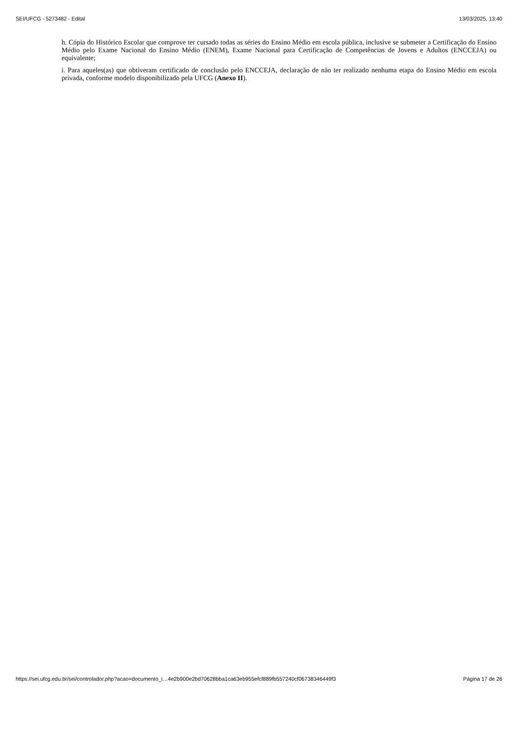SEI/UFCG - 5273482 - Edital 13/03/2025, 13:40
h. Cópia do Histórico Escolar que comprove ter cursado todas as séries do Ensino Médio em escola pública, inclusive se submeter a Certificação do Ensino Médio pelo Exame Nacional do Ensino Médio (ENEM), Exame Nacional para Certificação de Competências de Jovens e Adultos (ENCCEJA) ou equivalente;
i. Para aqueles(as) que obtiveram certificado de conclusão pelo ENCCEJA, declaração de não ter realizado nenhuma etapa do Ensino Médio em escola privada, conforme modelo disponibilizado pela UFCG (Anexo II).
https://sei.ufcg.edu.br/sei/controlador.php?acao=documento_i…4e2b900e2bd70628bba1ca63eb955efcf889fb557240cf06738346449f3 Página 17 de 26